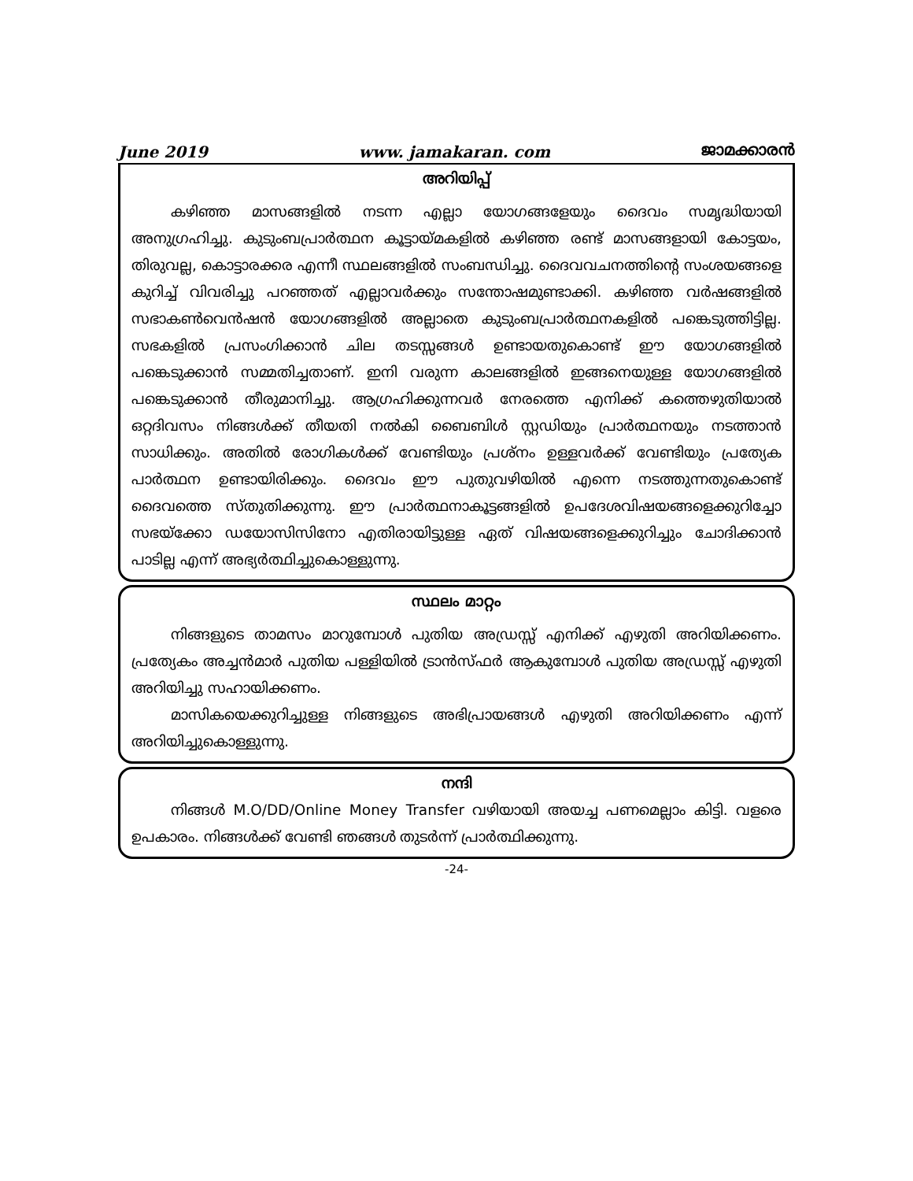June 2019 www. jamakaran. com ജാമക്കാരൻ
അറിയിപ്പ്
കഴിഞ്ഞ മാസങ്ങളിൽ നടന്ന എല്ലാ യോഗങ്ങളേയും ദൈവം സമൃദ്ധിയായി അനുഗ്രഹിച്ചു. കുടുംബപ്രാർത്ഥന കൂട്ടായ്മകളിൽ കഴിഞ്ഞ രണ്ട് മാസങ്ങളായി കോട്ടയം, തിരുവല്ല, കൊട്ടാരക്കര എന്നീ സ്ഥലങ്ങളിൽ സംബന്ധിച്ചു. ദൈവവചനത്തിന്റെ സംശയങ്ങളെ കുറിച്ച് വിവരിച്ചു പറഞ്ഞത് എല്ലാവർക്കും സന്തോഷമുണ്ടാക്കി. കഴിഞ്ഞ വർഷങ്ങളിൽ സഭാകൺവെൻഷൻ യോഗങ്ങളിൽ അല്ലാതെ കുടുംബപ്രാർത്ഥനകളിൽ പങ്കെടുത്തിട്ടില്ല. സഭകളിൽ പ്രസംഗിക്കാൻ ചില തടസ്സങ്ങൾ ഉണ്ടായതുകൊണ്ട് ഈ യോഗങ്ങളിൽ പങ്കെടുക്കാൻ സമ്മതിച്ചതാണ്. ഇനി വരുന്ന കാലങ്ങളിൽ ഇങ്ങനെയുള്ള യോഗങ്ങളിൽ പങ്കെടുക്കാൻ തീരുമാനിച്ചു. ആഗ്രഹിക്കുന്നവർ നേരത്തെ എനിക്ക് കത്തെഴുതിയാൽ ഒറ്റദിവസം നിങ്ങൾക്ക് തീയതി നൽകി ബൈബിൾ സ്റ്റഡിയും പ്രാർത്ഥനയും നടത്താൻ സാധിക്കും. അതിൽ രോഗികൾക്ക് വേണ്ടിയും പ്രശ്നം ഉള്ളവർക്ക് വേണ്ടിയും പ്രത്യേക പാർത്ഥന ഉണ്ടായിരിക്കും. ദൈവം ഈ പുതുവഴിയിൽ എന്നെ നടത്തുന്നതുകൊണ്ട് ദൈവത്തെ സ്തുതിക്കുന്നു. ഈ പ്രാർത്ഥനാകൂട്ടങ്ങളിൽ ഉപദേശവിഷയങ്ങളെക്കുറിച്ചോ സഭയ്ക്കോ ഡയോസിസിനോ എതിരായിട്ടുള്ള ഏത് വിഷയങ്ങളെക്കുറിച്ചും ചോദിക്കാൻ പാടില്ല എന്ന് അഭ്യർത്ഥിച്ചുകൊള്ളുന്നു.
സ്ഥലം മാറ്റം
നിങ്ങളുടെ താമസം മാറുമ്പോൾ പുതിയ അഡ്രസ്സ് എനിക്ക് എഴുതി അറിയിക്കണം. പ്രത്യേകം അച്ചൻമാർ പുതിയ പള്ളിയിൽ ട്രാൻസ്ഫർ ആകുമ്പോൾ പുതിയ അഡ്രസ്സ് എഴുതി അറിയിച്ചു സഹായിക്കണം.
മാസികയെക്കുറിച്ചുള്ള നിങ്ങളുടെ അഭിപ്രായങ്ങൾ എഴുതി അറിയിക്കണം എന്ന് അറിയിച്ചുകൊള്ളുന്നു.
നന്ദി
നിങ്ങൾ M.O/DD/Online Money Transfer വഴിയായി അയച്ച പണമെല്ലാം കിട്ടി. വളരെ ഉപകാരം. നിങ്ങൾക്ക് വേണ്ടി ഞങ്ങൾ തുടർന്ന് പ്രാർത്ഥിക്കുന്നു.
-24-